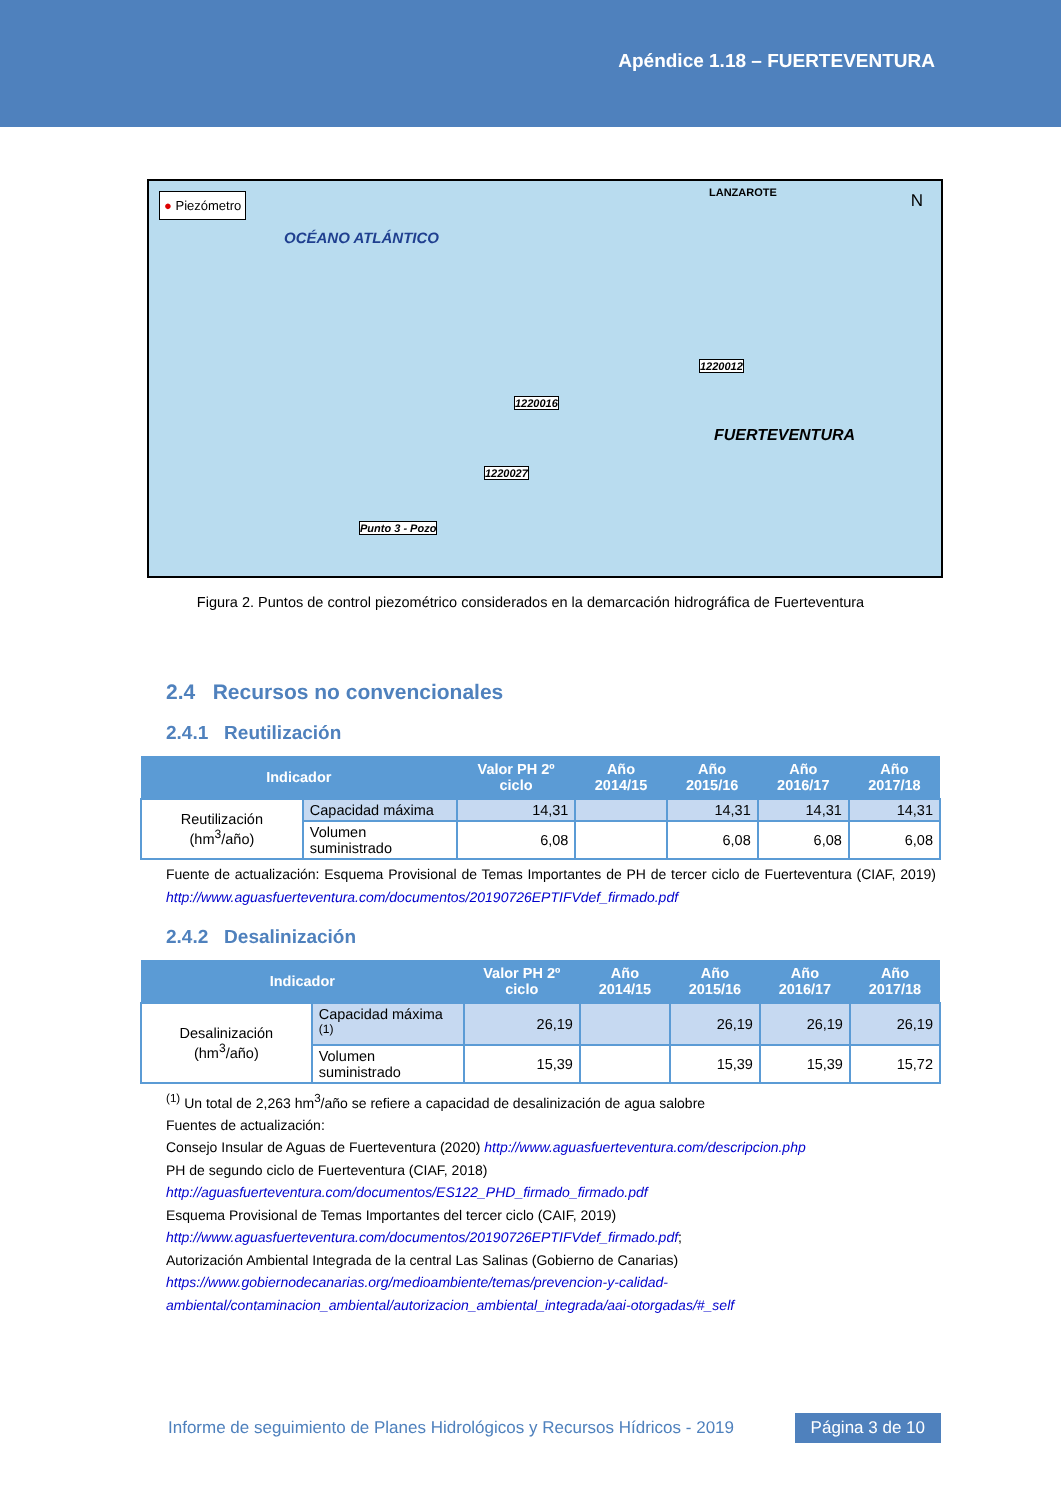Apéndice 1.18 – FUERTEVENTURA
● Piezómetro
OCÉANO ATLÁNTICO
LANZAROTE N
1220012
1220016
1220027
Punto 3 - Pozo
FUERTEVENTURA
Figura 2. Puntos de control piezométrico considerados en la demarcación hidrográfica de Fuerteventura
2.4 Recursos no convencionales
2.4.1 Reutilización
| Indicador | | Valor PH 2º ciclo | Año 2014/15 | Año 2015/16 | Año 2016/17 | Año 2017/18 |
| --- | --- | --- | --- | --- | --- | --- |
| Reutilización (hm<sup>3</sup>/año) | Capacidad máxima | 14,31 | | 14,31 | 14,31 | 14,31 |
| | Volumen suministrado | 6,08 | | 6,08 | 6,08 | 6,08 |
Fuente de actualización: Esquema Provisional de Temas Importantes de PH de tercer ciclo de Fuerteventura (CIAF, 2019) http://www.aguasfuerteventura.com/documentos/20190726EPTIFVdef_firmado.pdf
2.4.2 Desalinización
| Indicador | | Valor PH 2º ciclo | Año 2014/15 | Año 2015/16 | Año 2016/17 | Año 2017/18 |
| --- | --- | --- | --- | --- | --- | --- |
| Desalinización (hm<sup>3</sup>/año) | Capacidad máxima <sup>(1)</sup> | 26,19 | | 26,19 | 26,19 | 26,19 |
| | Volumen suministrado | 15,39 | | 15,39 | 15,39 | 15,72 |
<sup>(1)</sup> Un total de 2,263 hm<sup>3</sup>/año se refiere a capacidad de desalinización de agua salobre
Fuentes de actualización:
Consejo Insular de Aguas de Fuerteventura (2020) http://www.aguasfuerteventura.com/descripcion.php
PH de segundo ciclo de Fuerteventura (CIAF, 2018)
http://aguasfuerteventura.com/documentos/ES122_PHD_firmado_firmado.pdf
Esquema Provisional de Temas Importantes del tercer ciclo (CAIF, 2019)
http://www.aguasfuerteventura.com/documentos/20190726EPTIFVdef_firmado.pdf;
Autorización Ambiental Integrada de la central Las Salinas (Gobierno de Canarias)
https://www.gobiernodecanarias.org/medioambiente/temas/prevencion-y-calidad-ambiental/contaminacion_ambiental/autorizacion_ambiental_integrada/aai-otorgadas/#_self
Informe de seguimiento de Planes Hidrológicos y Recursos Hídricos - 2019 Página 3 de 10